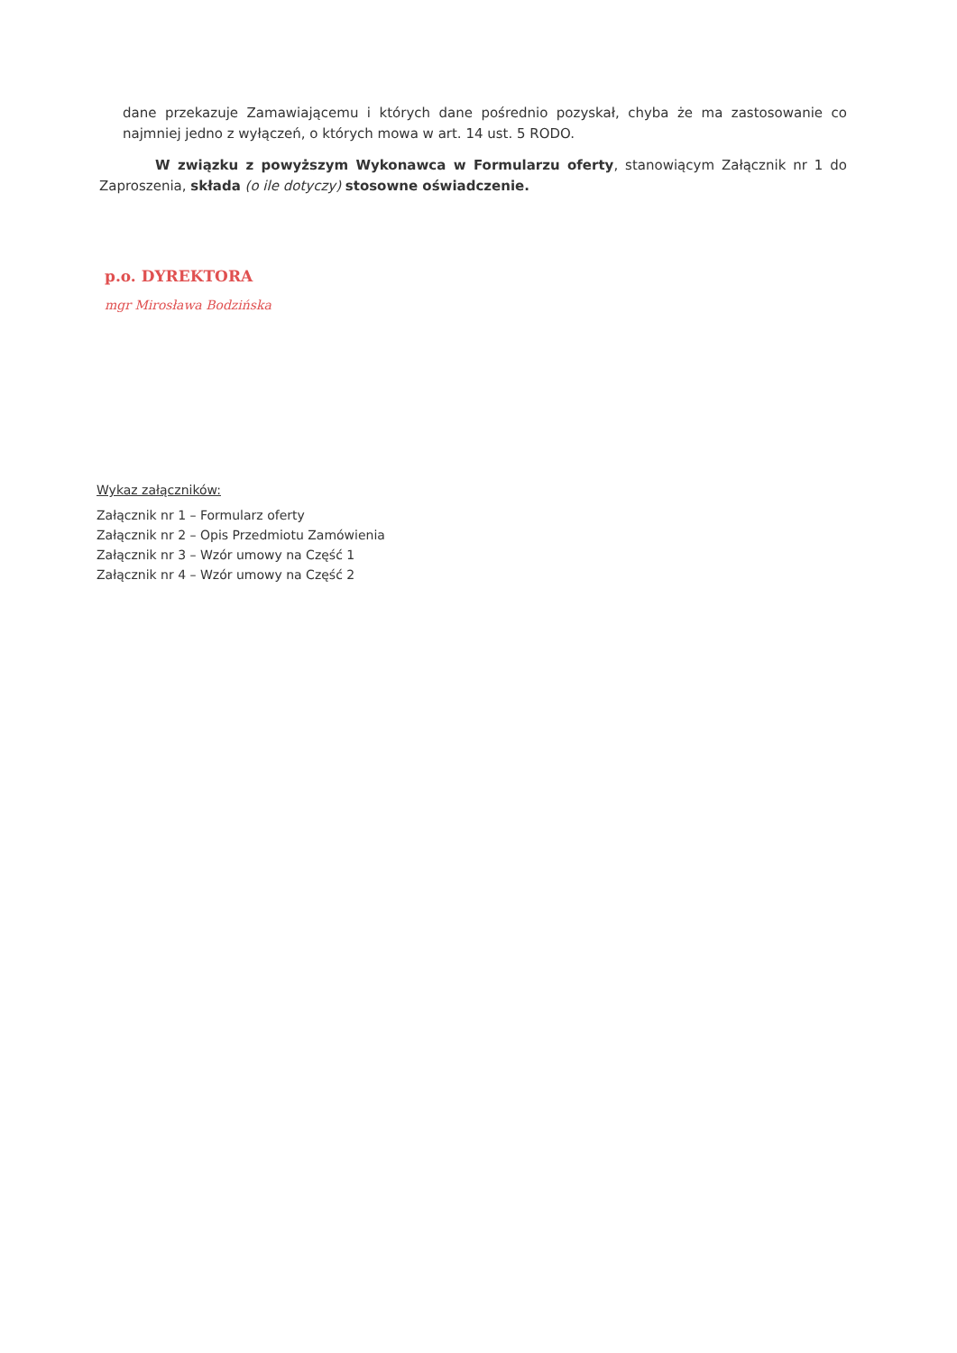dane przekazuje Zamawiającemu i których dane pośrednio pozyskał, chyba że ma zastosowanie co najmniej jedno z wyłączeń, o których mowa w art. 14 ust. 5 RODO.
W związku z powyższym Wykonawca w Formularzu oferty, stanowiącym Załącznik nr 1 do Zaproszenia, składa (o ile dotyczy) stosowne oświadczenie.
p.o. DYREKTORA
mgr Mirosława Bodzińska
Wykaz załączników:
Załącznik nr 1 – Formularz oferty
Załącznik nr 2 – Opis Przedmiotu Zamówienia
Załącznik nr 3 – Wzór umowy na Część 1
Załącznik nr 4 – Wzór umowy na Część 2